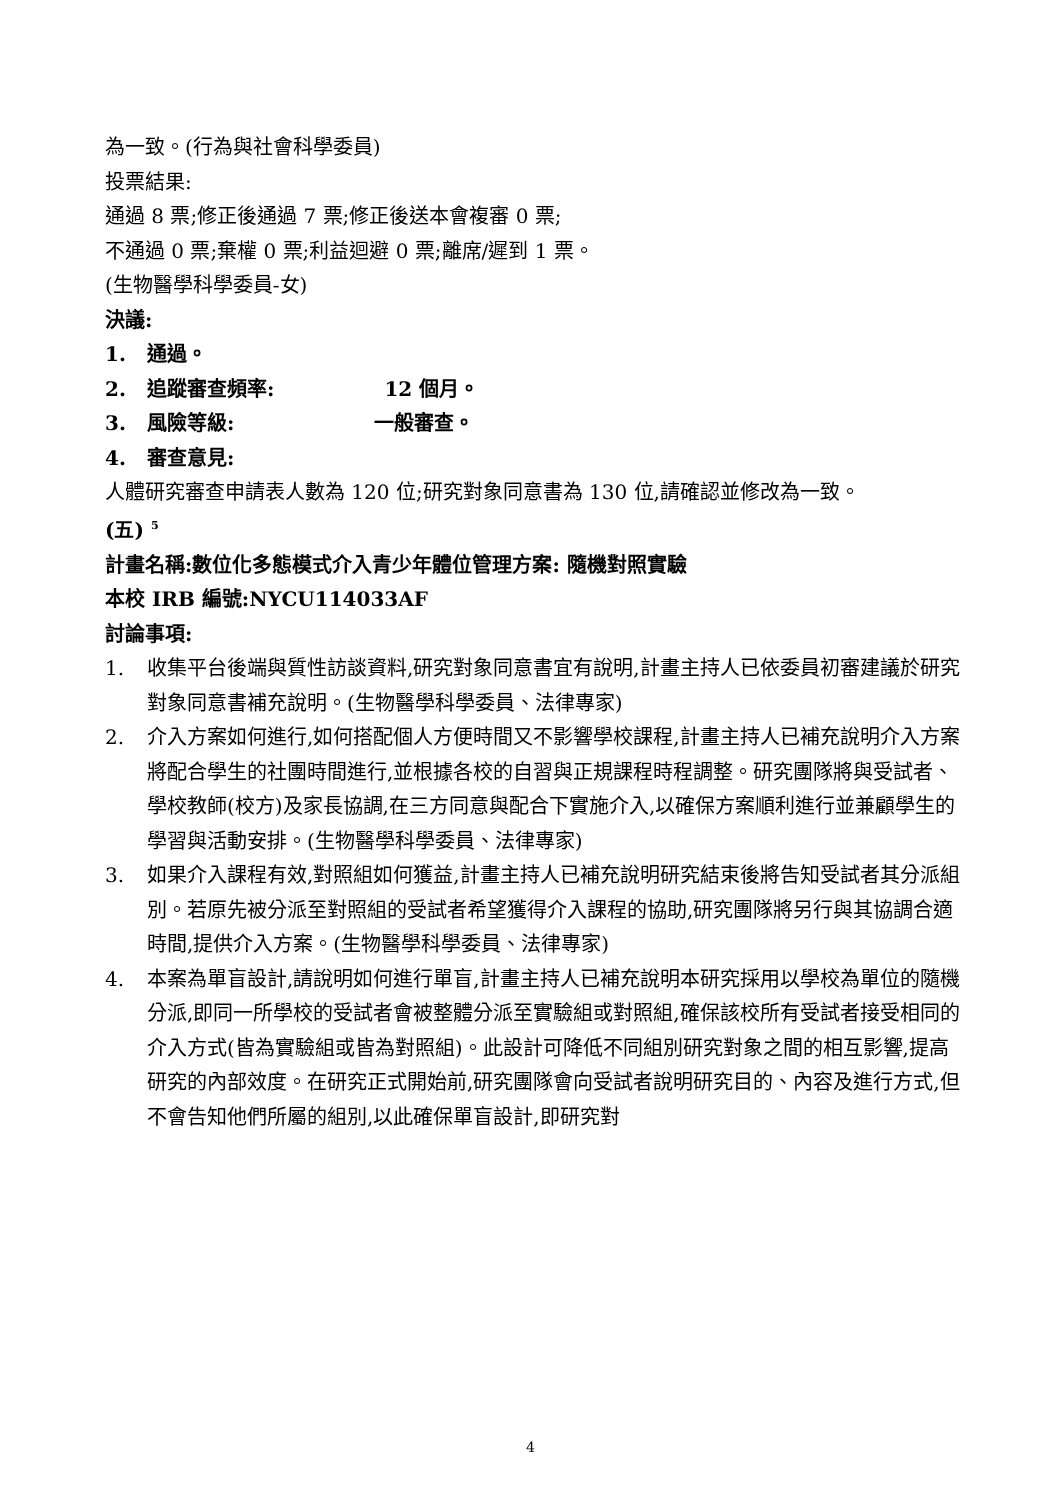為一致。(行為與社會科學委員)
投票結果:
通過 8 票;修正後通過 7 票;修正後送本會複審 0 票;
不通過 0 票;棄權 0 票;利益迴避 0 票;離席/遲到 1 票。
(生物醫學科學委員-女)
決議:
1. 通過。
2. 追蹤審查頻率: 12 個月。
3. 風險等級: 一般審查。
4. 審查意見:
人體研究審查申請表人數為 120 位;研究對象同意書為 130 位,請確認並修改為一致。
(五) <sup>5</sup>
計畫名稱:數位化多態模式介入青少年體位管理方案: 隨機對照實驗
本校 IRB 編號:NYCU114033AF
討論事項:
1. 收集平台後端與質性訪談資料,研究對象同意書宜有說明,計畫主持人已依委員初審建議於研究對象同意書補充說明。(生物醫學科學委員、法律專家)
2. 介入方案如何進行,如何搭配個人方便時間又不影響學校課程,計畫主持人已補充說明介入方案將配合學生的社團時間進行,並根據各校的自習與正規課程時程調整。研究團隊將與受試者、學校教師(校方)及家長協調,在三方同意與配合下實施介入,以確保方案順利進行並兼顧學生的學習與活動安排。(生物醫學科學委員、法律專家)
3. 如果介入課程有效,對照組如何獲益,計畫主持人已補充說明研究結束後將告知受試者其分派組別。若原先被分派至對照組的受試者希望獲得介入課程的協助,研究團隊將另行與其協調合適時間,提供介入方案。(生物醫學科學委員、法律專家)
4. 本案為單盲設計,請說明如何進行單盲,計畫主持人已補充說明本研究採用以學校為單位的隨機分派,即同一所學校的受試者會被整體分派至實驗組或對照組,確保該校所有受試者接受相同的介入方式(皆為實驗組或皆為對照組)。此設計可降低不同組別研究對象之間的相互影響,提高研究的內部效度。在研究正式開始前,研究團隊會向受試者說明研究目的、內容及進行方式,但不會告知他們所屬的組別,以此確保單盲設計,即研究對
4